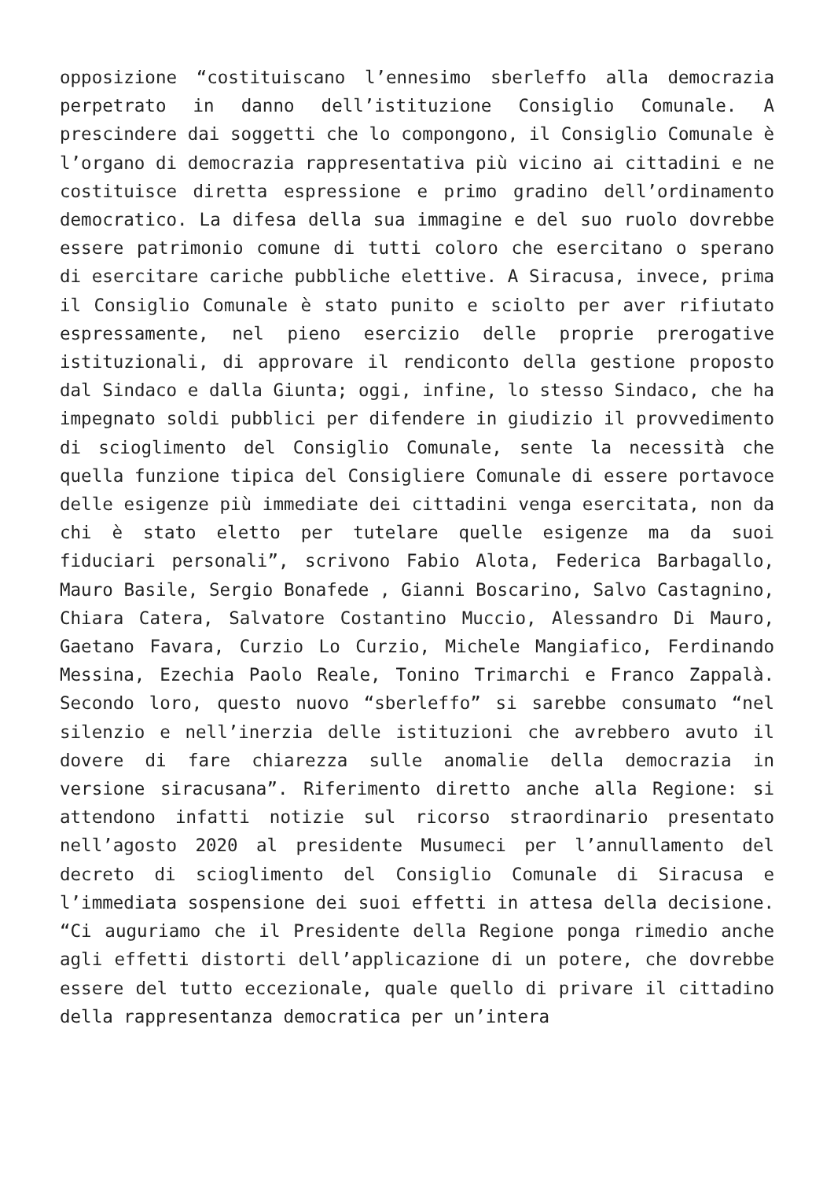opposizione “costituiscano l’ennesimo sberleffo alla democrazia perpetrato in danno dell’istituzione Consiglio Comunale. A prescindere dai soggetti che lo compongono, il Consiglio Comunale è l’organo di democrazia rappresentativa più vicino ai cittadini e ne costituisce diretta espressione e primo gradino dell’ordinamento democratico. La difesa della sua immagine e del suo ruolo dovrebbe essere patrimonio comune di tutti coloro che esercitano o sperano di esercitare cariche pubbliche elettive. A Siracusa, invece, prima il Consiglio Comunale è stato punito e sciolto per aver rifiutato espressamente, nel pieno esercizio delle proprie prerogative istituzionali, di approvare il rendiconto della gestione proposto dal Sindaco e dalla Giunta; oggi, infine, lo stesso Sindaco, che ha impegnato soldi pubblici per difendere in giudizio il provvedimento di scioglimento del Consiglio Comunale, sente la necessità che quella funzione tipica del Consigliere Comunale di essere portavoce delle esigenze più immediate dei cittadini venga esercitata, non da chi è stato eletto per tutelare quelle esigenze ma da suoi fiduciari personali”, scrivono Fabio Alota, Federica Barbagallo, Mauro Basile, Sergio Bonafede , Gianni Boscarino, Salvo Castagnino, Chiara Catera, Salvatore Costantino Muccio, Alessandro Di Mauro, Gaetano Favara, Curzio Lo Curzio, Michele Mangiafico, Ferdinando Messina, Ezechia Paolo Reale, Tonino Trimarchi e Franco Zappalà. Secondo loro, questo nuovo “sberleffo” si sarebbe consumato “nel silenzio e nell’inerzia delle istituzioni che avrebbero avuto il dovere di fare chiarezza sulle anomalie della democrazia in versione siracusana”. Riferimento diretto anche alla Regione: si attendono infatti notizie sul ricorso straordinario presentato nell’agosto 2020 al presidente Musumeci per l’annullamento del decreto di scioglimento del Consiglio Comunale di Siracusa e l’immediata sospensione dei suoi effetti in attesa della decisione. “Ci auguriamo che il Presidente della Regione ponga rimedio anche agli effetti distorti dell’applicazione di un potere, che dovrebbe essere del tutto eccezionale, quale quello di privare il cittadino della rappresentanza democratica per un’intera